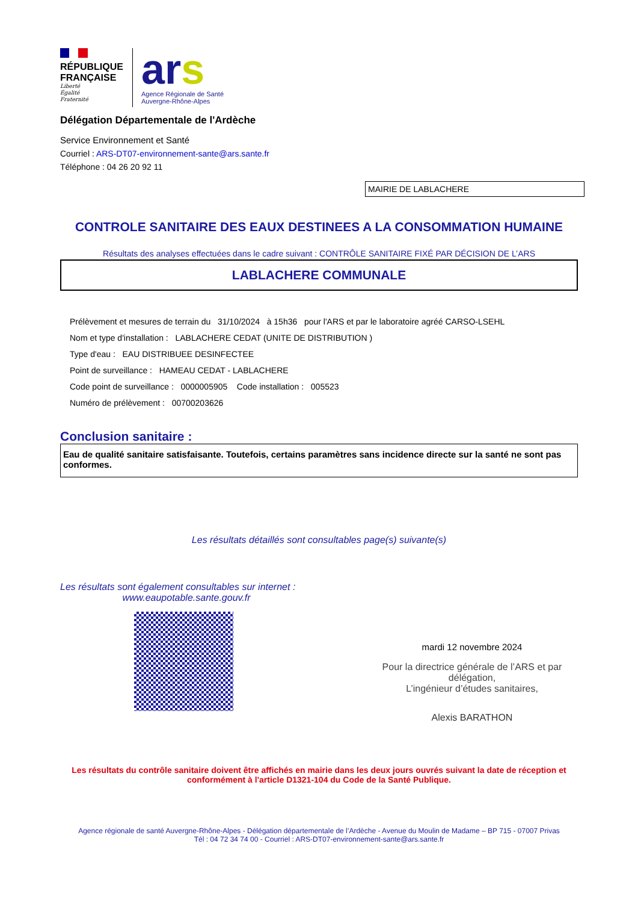RÉPUBLIQUE FRANÇAISE
Liberté
Égalité
Fraternité
ars
Agence Régionale de Santé
Auvergne-Rhône-Alpes
Délégation Départementale de l'Ardèche
Service Environnement et Santé
Courriel : ARS-DT07-environnement-sante@ars.sante.fr
Téléphone : 04 26 20 92 11
MAIRIE DE LABLACHERE
CONTROLE SANITAIRE DES EAUX DESTINEES A LA CONSOMMATION HUMAINE
Résultats des analyses effectuées dans le cadre suivant : CONTRÔLE SANITAIRE FIXÉ PAR DÉCISION DE L’ARS
LABLACHERE COMMUNALE
Prélèvement et mesures de terrain du 31/10/2024 à 15h36 pour l'ARS et par le laboratoire agréé CARSO-LSEHL
Nom et type d'installation : LABLACHERE CEDAT (UNITE DE DISTRIBUTION )
Type d'eau : EAU DISTRIBUEE DESINFECTEE
Point de surveillance : HAMEAU CEDAT - LABLACHERE
Code point de surveillance : 0000005905 Code installation : 005523
Numéro de prélèvement : 00700203626
Conclusion sanitaire :
Eau de qualité sanitaire satisfaisante. Toutefois, certains paramètres sans incidence directe sur la santé ne sont pas conformes.
Les résultats détaillés sont consultables page(s) suivante(s)
Les résultats sont également consultables sur internet :
www.eaupotable.sante.gouv.fr
mardi 12 novembre 2024
Pour la directrice générale de l’ARS et par délégation,
L’ingénieur d’études sanitaires,
Alexis BARATHON
Les résultats du contrôle sanitaire doivent être affichés en mairie dans les deux jours ouvrés suivant la date de réception et conformément à l'article D1321-104 du Code de la Santé Publique.
Agence régionale de santé Auvergne-Rhône-Alpes - Délégation départementale de l’Ardèche - Avenue du Moulin de Madame – BP 715 - 07007 Privas
Tél : 04 72 34 74 00 - Courriel : ARS-DT07-environnement-sante@ars.sante.fr